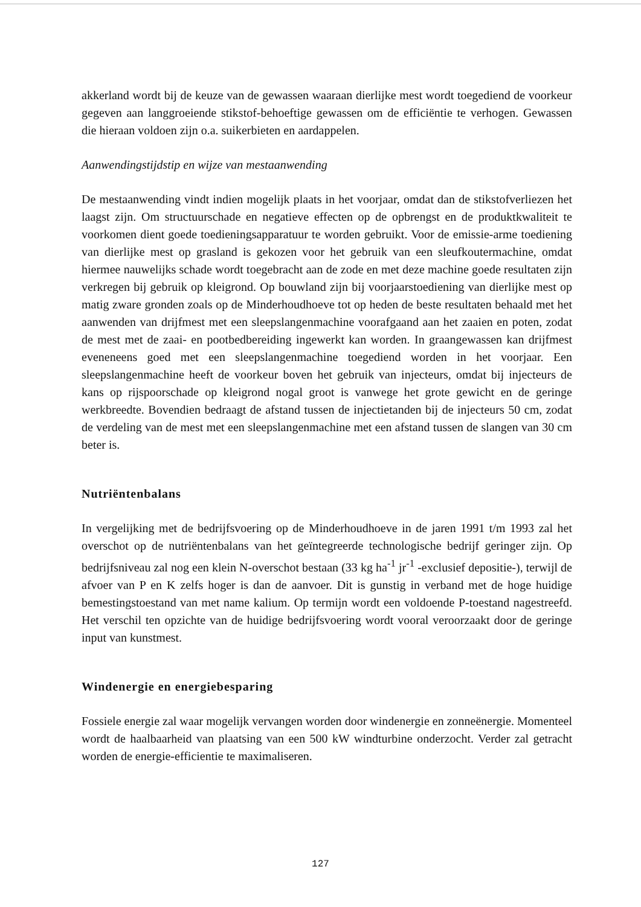akkerland wordt bij de keuze van de gewassen waaraan dierlijke mest wordt toegediend de voorkeur gegeven aan langgroeiende stikstof-behoeftige gewassen om de efficiëntie te verhogen. Gewassen die hieraan voldoen zijn o.a. suikerbieten en aardappelen.
Aanwendingstijdstip en wijze van mestaanwending
De mestaanwending vindt indien mogelijk plaats in het voorjaar, omdat dan de stikstofverliezen het laagst zijn. Om structuurschade en negatieve effecten op de opbrengst en de produktkwaliteit te voorkomen dient goede toedieningsapparatuur te worden gebruikt. Voor de emissie-arme toediening van dierlijke mest op grasland is gekozen voor het gebruik van een sleufkoutermachine, omdat hiermee nauwelijks schade wordt toegebracht aan de zode en met deze machine goede resultaten zijn verkregen bij gebruik op kleigrond. Op bouwland zijn bij voorjaarstoediening van dierlijke mest op matig zware gronden zoals op de Minderhoudhoeve tot op heden de beste resultaten behaald met het aanwenden van drijfmest met een sleepslangenmachine voorafgaand aan het zaaien en poten, zodat de mest met de zaai- en pootbedbereiding ingewerkt kan worden. In graangewassen kan drijfmest eveneneens goed met een sleepslangenmachine toegediend worden in het voorjaar. Een sleepslangenmachine heeft de voorkeur boven het gebruik van injecteurs, omdat bij injecteurs de kans op rijspoorschade op kleigrond nogal groot is vanwege het grote gewicht en de geringe werkbreedte. Bovendien bedraagt de afstand tussen de injectietanden bij de injecteurs 50 cm, zodat de verdeling van de mest met een sleepslangenmachine met een afstand tussen de slangen van 30 cm beter is.
Nutriëntenbalans
In vergelijking met de bedrijfsvoering op de Minderhoudhoeve in de jaren 1991 t/m 1993 zal het overschot op de nutriëntenbalans van het geïntegreerde technologische bedrijf geringer zijn. Op bedrijfsniveau zal nog een klein N-overschot bestaan (33 kg ha<sup>-1</sup> jr<sup>-1</sup> -exclusief depositie-), terwijl de afvoer van P en K zelfs hoger is dan de aanvoer. Dit is gunstig in verband met de hoge huidige bemestingstoestand van met name kalium. Op termijn wordt een voldoende P-toestand nagestreefd. Het verschil ten opzichte van de huidige bedrijfsvoering wordt vooral veroorzaakt door de geringe input van kunstmest.
Windenergie en energiebesparing
Fossiele energie zal waar mogelijk vervangen worden door windenergie en zonneënergie. Momenteel wordt de haalbaarheid van plaatsing van een 500 kW windturbine onderzocht. Verder zal getracht worden de energie-efficientie te maximaliseren.
127